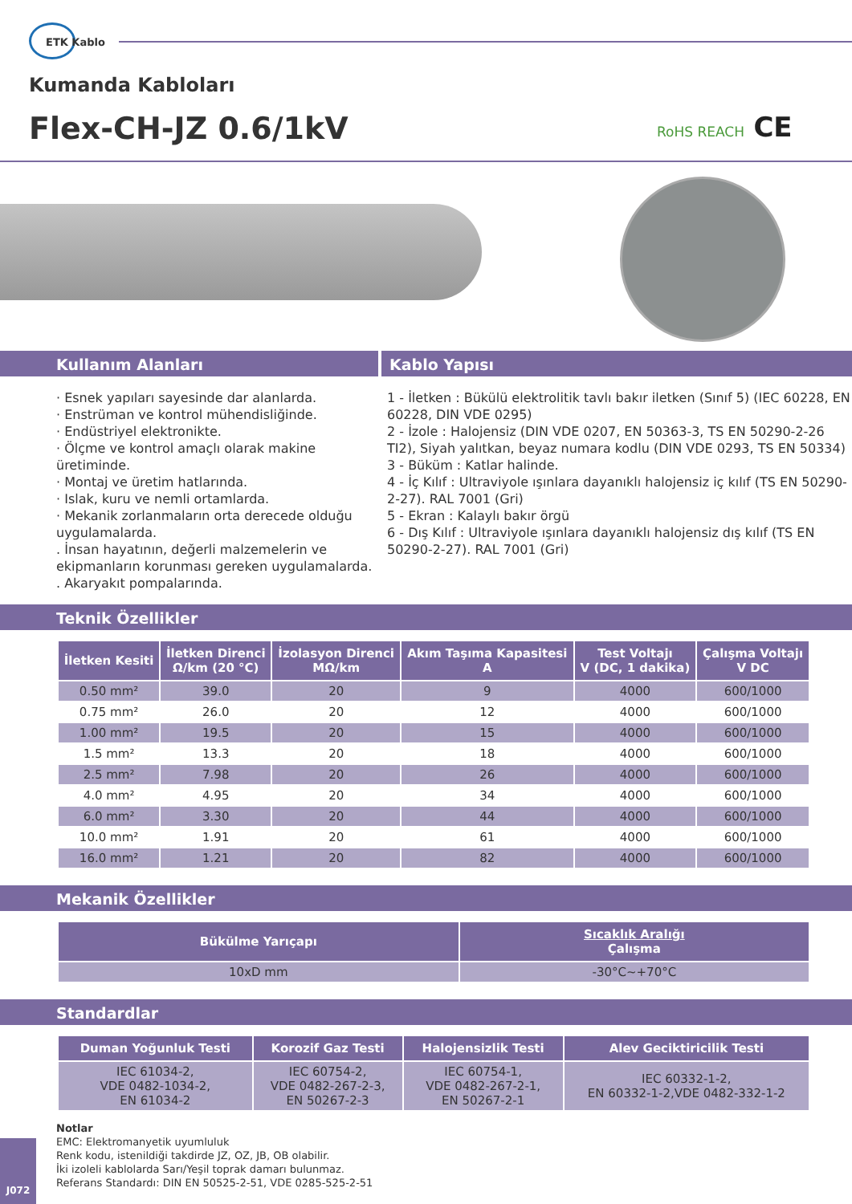ETK Kablo
Kumanda Kabloları
Flex-CH-JZ 0.6/1kV RoHS REACH CE
Kullanım Alanları Kablo Yapısı
· Esnek yapıları sayesinde dar alanlarda.
· Enstrüman ve kontrol mühendisliğinde.
· Endüstriyel elektronikte.
· Ölçme ve kontrol amaçlı olarak makine üretiminde.
· Montaj ve üretim hatlarında.
· Islak, kuru ve nemli ortamlarda.
· Mekanik zorlanmaların orta derecede olduğu uygulamalarda.
. İnsan hayatının, değerli malzemelerin ve ekipmanların korunması gereken uygulamalarda.
. Akaryakıt pompalarında.
1 - İletken : Bükülü elektrolitik tavlı bakır iletken (Sınıf 5) (IEC 60228, EN 60228, DIN VDE 0295)
2 - İzole : Halojensiz (DIN VDE 0207, EN 50363-3, TS EN 50290-2-26 TI2), Siyah yalıtkan, beyaz numara kodlu (DIN VDE 0293, TS EN 50334)
3 - Büküm : Katlar halinde.
4 - İç Kılıf : Ultraviyole ışınlara dayanıklı halojensiz iç kılıf (TS EN 50290-2-27). RAL 7001 (Gri)
5 - Ekran : Kalaylı bakır örgü
6 - Dış Kılıf : Ultraviyole ışınlara dayanıklı halojensiz dış kılıf (TS EN 50290-2-27). RAL 7001 (Gri)
Teknik Özellikler
| İletken Kesiti | İletken Direnci Ω/km (20 °C) | İzolasyon Direnci MΩ/km | Akım Taşıma Kapasitesi A | Test Voltajı V (DC, 1 dakika) | Çalışma Voltajı V DC |
| --- | --- | --- | --- | --- | --- |
| 0.50 mm² | 39.0 | 20 | 9 | 4000 | 600/1000 |
| 0.75 mm² | 26.0 | 20 | 12 | 4000 | 600/1000 |
| 1.00 mm² | 19.5 | 20 | 15 | 4000 | 600/1000 |
| 1.5 mm² | 13.3 | 20 | 18 | 4000 | 600/1000 |
| 2.5 mm² | 7.98 | 20 | 26 | 4000 | 600/1000 |
| 4.0 mm² | 4.95 | 20 | 34 | 4000 | 600/1000 |
| 6.0 mm² | 3.30 | 20 | 44 | 4000 | 600/1000 |
| 10.0 mm² | 1.91 | 20 | 61 | 4000 | 600/1000 |
| 16.0 mm² | 1.21 | 20 | 82 | 4000 | 600/1000 |
Mekanik Özellikler
| Bükülme Yarıçapı | Sıcaklık Aralığı Çalışma |
| --- | --- |
| 10xD mm | -30°C~+70°C |
Standardlar
| Duman Yoğunluk Testi | Korozif Gaz Testi | Halojensizlik Testi | Alev Geciktiricilik Testi |
| --- | --- | --- | --- |
| IEC 61034-2, VDE 0482-1034-2, EN 61034-2 | IEC 60754-2, VDE 0482-267-2-3, EN 50267-2-3 | IEC 60754-1, VDE 0482-267-2-1, EN 50267-2-1 | IEC 60332-1-2, EN 60332-1-2,VDE 0482-332-1-2 |
Notlar
EMC: Elektromanyetik uyumluluk
Renk kodu, istenildiği takdirde JZ, OZ, JB, OB olabilir.
İki izoleli kablolarda Sarı/Yeşil toprak damarı bulunmaz.
Referans Standardı: DIN EN 50525-2-51, VDE 0285-525-2-51
J072